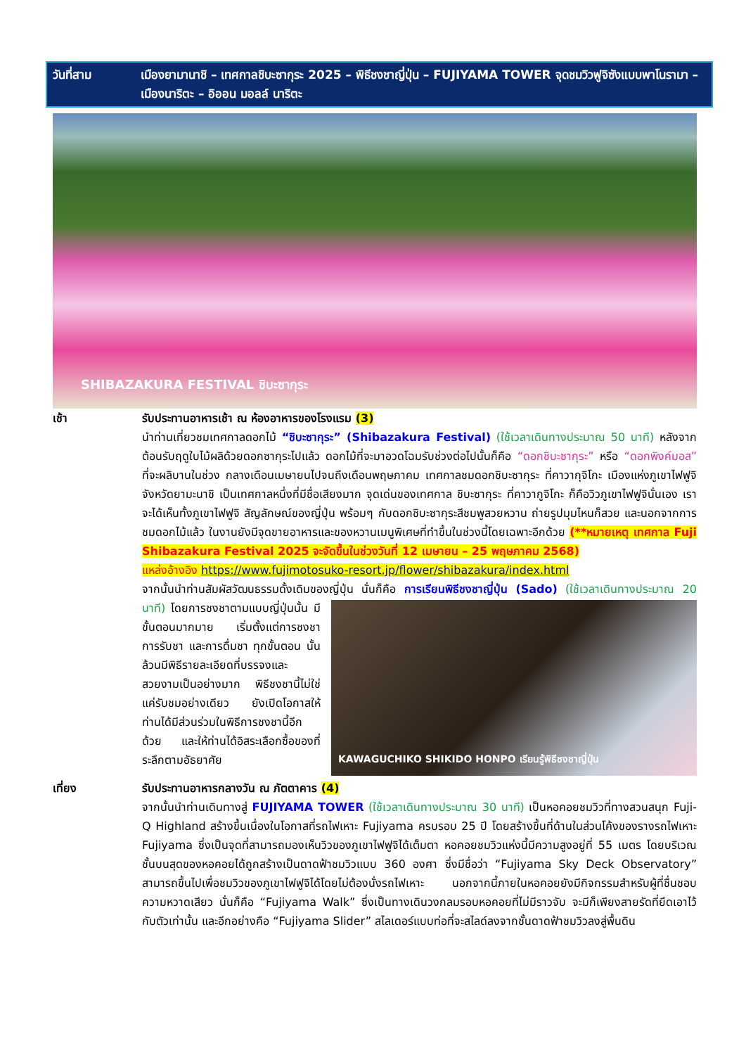วันที่สาม เมืองยามานาชิ – เทศกาลชิบะซากุระ 2025 – พิธีชงชาญี่ปุ่น – FUJIYAMA TOWER จุดชมวิวฟูจิซังแบบพาโนรามา – เมืองนาริตะ – อิออน มอลล์ นาริตะ
SHIBAZAKURA FESTIVAL ชิบะซากุระ
เช้า รับประทานอาหารเช้า ณ ห้องอาหารของโรงแรม (3)
นำท่านเที่ยวชมเทศกาลดอกไม้ “ชิบะซากุระ” (Shibazakura Festival) (ใช้เวลาเดินทางประมาณ 50 นาที) หลังจากต้อนรับฤดูใบไม้ผลิด้วยดอกซากุระไปแล้ว ดอกไม้ที่จะมาอวดโฉมรับช่วงต่อไปนั้นก็คือ “ดอกชิบะซากุระ” หรือ “ดอกพิงค์มอส” ที่จะผลิบานในช่วง กลางเดือนเมษายนไปจนถึงเดือนพฤษภาคม เทศกาลชมดอกชิบะซากุระ ที่คาวากุจิโกะ เมืองแห่งภูเขาไฟฟูจิ จังหวัดยามะนาชิ เป็นเทศกาลหนึ่งที่มีชื่อเสียงมาก จุดเด่นของเทศกาล ชิบะซากุระ ที่คาวากูจิโกะ ก็คือวิวภูเขาไฟฟูจินั่นเอง เราจะได้เห็นทั้งภูเขาไฟฟูจิ สัญลักษณ์ของญี่ปุ่น พร้อมๆ กับดอกชิบะซากุระสีชมพูสวยหวาน ถ่ายรูปมุมไหนก็สวย และนอกจากการชมดอกไม้แล้ว ในงานยังมีจุดขายอาหารและของหวานเมนูพิเศษที่ทำขึ้นในช่วงนี้โดยเฉพาะอีกด้วย (**หมายเหตุ เทศกาล Fuji Shibazakura Festival 2025 จะจัดขึ้นในช่วงวันที่ 12 เมษายน – 25 พฤษภาคม 2568)
แหล่งอ้างอิง https://www.fujimotosuko-resort.jp/flower/shibazakura/index.html
จากนั้นนำท่านสัมผัสวัฒนธรรมดั้งเดิมของญี่ปุ่น นั่นก็คือ การเรียนพิธีชงชาญี่ปุ่น (Sado) (ใช้เวลาเดินทางประมาณ 20 นาที)
KAWAGUCHIKO SHIKIDO HONPO เรียนรู้พิธีชงชาญี่ปุ่น
โดยการชงชาตามแบบญี่ปุ่นนั้น มีขั้นตอนมากมาย เริ่มตั้งแต่การชงชา การรับชา และการดื่มชา ทุกขั้นตอน นั้นล้วนมีพิธีรายละเอียดที่บรรจงและสวยงามเป็นอย่างมาก พิธีชงชานี้ไม่ใช่แค่รับชมอย่างเดียว ยังเปิดโอกาสให้ท่านได้มีส่วนร่วมในพิธีการชงชานี้อีกด้วย และให้ท่านได้อิสระเลือกซื้อของที่ระลึกตามอัธยาศัย
เที่ยง รับประทานอาหารกลางวัน ณ ภัตตาคาร (4)
จากนั้นนำท่านเดินทางสู่ FUJIYAMA TOWER (ใช้เวลาเดินทางประมาณ 30 นาที) เป็นหอคอยชมวิวที่ทางสวนสนุก Fuji-Q Highland สร้างขึ้นเนื่องในโอกาสที่รถไฟเหาะ Fujiyama ครบรอบ 25 ปี โดยสร้างขึ้นที่ด้านในส่วนโค้งของรางรถไฟเหาะ Fujiyama ซึ่งเป็นจุดที่สามารถมองเห็นวิวของภูเขาไฟฟูจิได้เต็มตา หอคอยชมวิวแห่งนี้มีความสูงอยู่ที่ 55 เมตร โดยบริเวณชั้นบนสุดของหอคอยได้ถูกสร้างเป็นดาดฟ้าชมวิวแบบ 360 องศา ซึ่งมีชื่อว่า “Fujiyama Sky Deck Observatory” สามารถขึ้นไปเพื่อชมวิวของภูเขาไฟฟูจิได้โดยไม่ต้องนั่งรถไฟเหาะ นอกจากนี้ภายในหอคอยยังมีกิจกรรมสำหรับผู้ที่ชื่นชอบความหวาดเสียว นั่นก็คือ “Fujiyama Walk” ซึ่งเป็นทางเดินวงกลมรอบหอคอยที่ไม่มีราวจับ จะมีก็เพียงสายรัดที่ยึดเอาไว้กับตัวเท่านั้น และอีกอย่างคือ “Fujiyama Slider” สไลเดอร์แบบท่อที่จะสไลด์ลงจากชั้นดาดฟ้าชมวิวลงสู่พื้นดิน